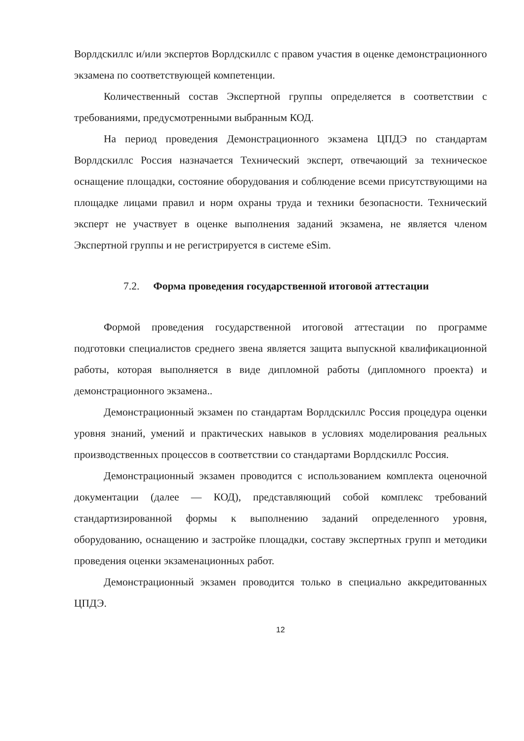Ворлдскиллс и/или экспертов Ворлдскиллс с правом участия в оценке демонстрационного экзамена по соответствующей компетенции.
Количественный состав Экспертной группы определяется в соответствии с требованиями, предусмотренными выбранным КОД.
На период проведения Демонстрационного экзамена ЦПДЭ по стандартам Ворлдскиллс Россия назначается Технический эксперт, отвечающий за техническое оснащение площадки, состояние оборудования и соблюдение всеми присутствующими на площадке лицами правил и норм охраны труда и техники безопасности. Технический эксперт не участвует в оценке выполнения заданий экзамена, не является членом Экспертной группы и не регистрируется в системе eSim.
7.2. Форма проведения государственной итоговой аттестации
Формой проведения государственной итоговой аттестации по программе подготовки специалистов среднего звена является защита выпускной квалификационной работы, которая выполняется в виде дипломной работы (дипломного проекта) и демонстрационного экзамена..
Демонстрационный экзамен по стандартам Ворлдскиллс Россия процедура оценки уровня знаний, умений и практических навыков в условиях моделирования реальных производственных процессов в соответствии со стандартами Ворлдскиллс Россия.
Демонстрационный экзамен проводится с использованием комплекта оценочной документации (далее — КОД), представляющий собой комплекс требований стандартизированной формы к выполнению заданий определенного уровня, оборудованию, оснащению и застройке площадки, составу экспертных групп и методики проведения оценки экзаменационных работ.
Демонстрационный экзамен проводится только в специально аккредитованных ЦПДЭ.
12